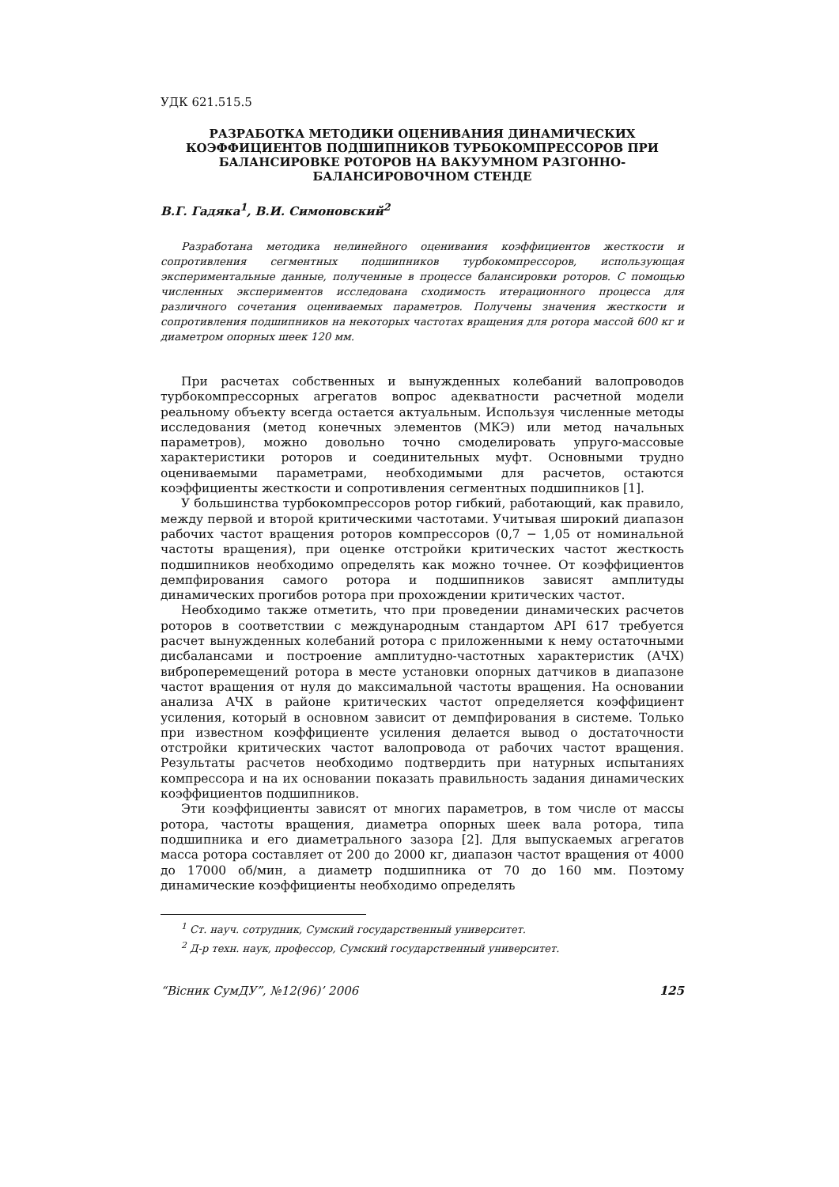УДК 621.515.5
РАЗРАБОТКА МЕТОДИКИ ОЦЕНИВАНИЯ ДИНАМИЧЕСКИХ КОЭФФИЦИЕНТОВ ПОДШИПНИКОВ ТУРБОКОМПРЕССОРОВ ПРИ БАЛАНСИРОВКЕ РОТОРОВ НА ВАКУУМНОМ РАЗГОННО-БАЛАНСИРОВОЧНОМ СТЕНДЕ
В.Г. Гадяка<sup>1</sup>, В.И. Симоновский<sup>2</sup>
Разработана методика нелинейного оценивания коэффициентов жесткости и сопротивления сегментных подшипников турбокомпрессоров, использующая экспериментальные данные, полученные в процессе балансировки роторов. С помощью численных экспериментов исследована сходимость итерационного процесса для различного сочетания оцениваемых параметров. Получены значения жесткости и сопротивления подшипников на некоторых частотах вращения для ротора массой 600 кг и диаметром опорных шеек 120 мм.
При расчетах собственных и вынужденных колебаний валопроводов турбокомпрессорных агрегатов вопрос адекватности расчетной модели реальному объекту всегда остается актуальным. Используя численные методы исследования (метод конечных элементов (МКЭ) или метод начальных параметров), можно довольно точно смоделировать упруго-массовые характеристики роторов и соединительных муфт. Основными трудно оцениваемыми параметрами, необходимыми для расчетов, остаются коэффициенты жесткости и сопротивления сегментных подшипников [1].
У большинства турбокомпрессоров ротор гибкий, работающий, как правило, между первой и второй критическими частотами. Учитывая широкий диапазон рабочих частот вращения роторов компрессоров (0,7 − 1,05 от номинальной частоты вращения), при оценке отстройки критических частот жесткость подшипников необходимо определять как можно точнее. От коэффициентов демпфирования самого ротора и подшипников зависят амплитуды динамических прогибов ротора при прохождении критических частот.
Необходимо также отметить, что при проведении динамических расчетов роторов в соответствии с международным стандартом API 617 требуется расчет вынужденных колебаний ротора с приложенными к нему остаточными дисбалансами и построение амплитудно-частотных характеристик (АЧХ) виброперемещений ротора в месте установки опорных датчиков в диапазоне частот вращения от нуля до максимальной частоты вращения. На основании анализа АЧХ в районе критических частот определяется коэффициент усиления, который в основном зависит от демпфирования в системе. Только при известном коэффициенте усиления делается вывод о достаточности отстройки критических частот валопровода от рабочих частот вращения. Результаты расчетов необходимо подтвердить при натурных испытаниях компрессора и на их основании показать правильность задания динамических коэффициентов подшипников.
Эти коэффициенты зависят от многих параметров, в том числе от массы ротора, частоты вращения, диаметра опорных шеек вала ротора, типа подшипника и его диаметрального зазора [2]. Для выпускаемых агрегатов масса ротора составляет от 200 до 2000 кг, диапазон частот вращения от 4000 до 17000 об/мин, а диаметр подшипника от 70 до 160 мм. Поэтому динамические коэффициенты необходимо определять
<sup>1</sup> Ст. науч. сотрудник, Сумский государственный университет.
<sup>2</sup> Д-р техн. наук, профессор, Сумский государственный университет.
“Вісник СумДУ”, №12(96)’ 2006 125